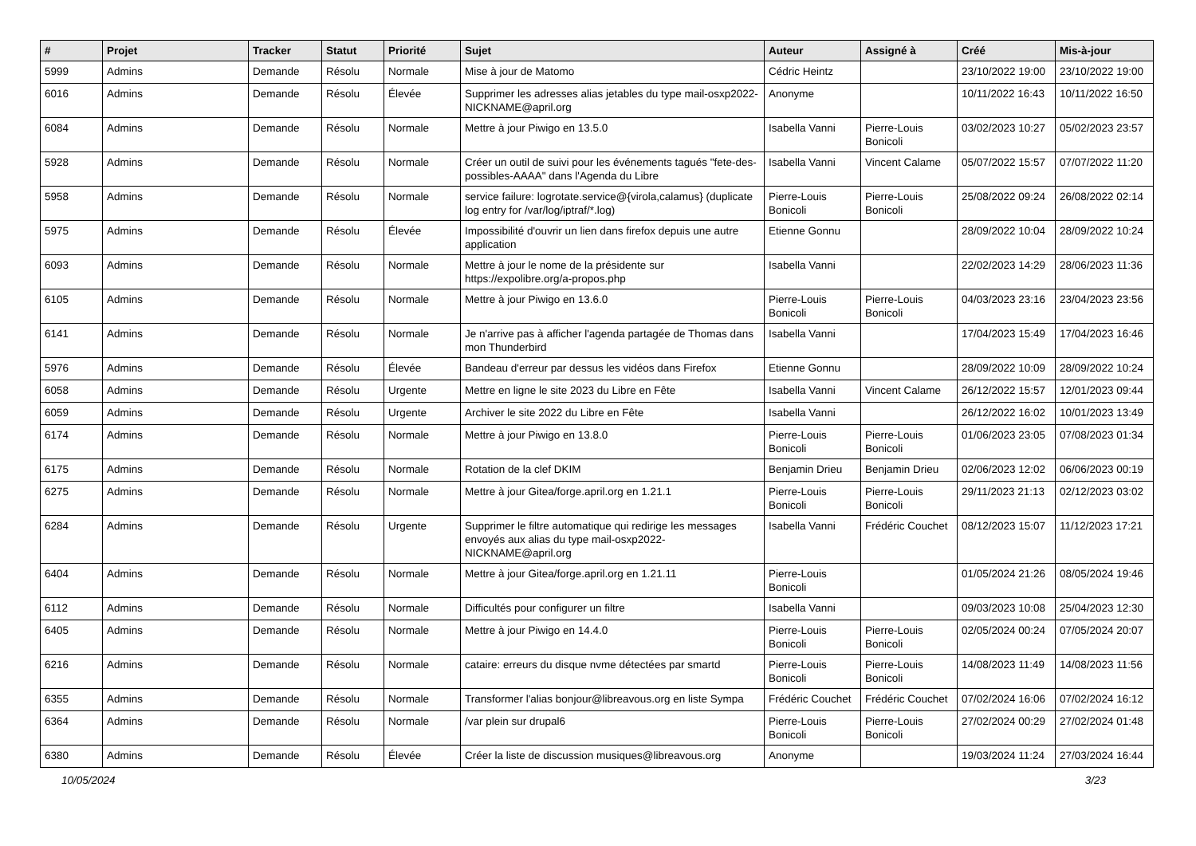| # | Projet | Tracker | Statut | Priorité | Sujet | Auteur | Assigné à | Créé | Mis-à-jour |
| --- | --- | --- | --- | --- | --- | --- | --- | --- | --- |
| 5999 | Admins | Demande | Résolu | Normale | Mise à jour de Matomo | Cédric Heintz | | 23/10/2022 19:00 | 23/10/2022 19:00 |
| 6016 | Admins | Demande | Résolu | Élevée | Supprimer les adresses alias jetables du type mail-osxp2022-NICKNAME@april.org | Anonyme | | 10/11/2022 16:43 | 10/11/2022 16:50 |
| 6084 | Admins | Demande | Résolu | Normale | Mettre à jour Piwigo en 13.5.0 | Isabella Vanni | Pierre-Louis Bonicoli | 03/02/2023 10:27 | 05/02/2023 23:57 |
| 5928 | Admins | Demande | Résolu | Normale | Créer un outil de suivi pour les événements tagués "fete-des-possibles-AAAA" dans l'Agenda du Libre | Isabella Vanni | Vincent Calame | 05/07/2022 15:57 | 07/07/2022 11:20 |
| 5958 | Admins | Demande | Résolu | Normale | service failure: logrotate.service@{virola,calamus} (duplicate log entry for /var/log/iptraf/*.log) | Pierre-Louis Bonicoli | Pierre-Louis Bonicoli | 25/08/2022 09:24 | 26/08/2022 02:14 |
| 5975 | Admins | Demande | Résolu | Élevée | Impossibilité d'ouvrir un lien dans firefox depuis une autre application | Etienne Gonnu | | 28/09/2022 10:04 | 28/09/2022 10:24 |
| 6093 | Admins | Demande | Résolu | Normale | Mettre à jour le nome de la présidente sur https://expolibre.org/a-propos.php | Isabella Vanni | | 22/02/2023 14:29 | 28/06/2023 11:36 |
| 6105 | Admins | Demande | Résolu | Normale | Mettre à jour Piwigo en 13.6.0 | Pierre-Louis Bonicoli | Pierre-Louis Bonicoli | 04/03/2023 23:16 | 23/04/2023 23:56 |
| 6141 | Admins | Demande | Résolu | Normale | Je n'arrive pas à afficher l'agenda partagée de Thomas dans mon Thunderbird | Isabella Vanni | | 17/04/2023 15:49 | 17/04/2023 16:46 |
| 5976 | Admins | Demande | Résolu | Élevée | Bandeau d'erreur par dessus les vidéos dans Firefox | Etienne Gonnu | | 28/09/2022 10:09 | 28/09/2022 10:24 |
| 6058 | Admins | Demande | Résolu | Urgente | Mettre en ligne le site 2023 du Libre en Fête | Isabella Vanni | Vincent Calame | 26/12/2022 15:57 | 12/01/2023 09:44 |
| 6059 | Admins | Demande | Résolu | Urgente | Archiver le site 2022 du Libre en Fête | Isabella Vanni | | 26/12/2022 16:02 | 10/01/2023 13:49 |
| 6174 | Admins | Demande | Résolu | Normale | Mettre à jour Piwigo en 13.8.0 | Pierre-Louis Bonicoli | Pierre-Louis Bonicoli | 01/06/2023 23:05 | 07/08/2023 01:34 |
| 6175 | Admins | Demande | Résolu | Normale | Rotation de la clef DKIM | Benjamin Drieu | Benjamin Drieu | 02/06/2023 12:02 | 06/06/2023 00:19 |
| 6275 | Admins | Demande | Résolu | Normale | Mettre à jour Gitea/forge.april.org en 1.21.1 | Pierre-Louis Bonicoli | Pierre-Louis Bonicoli | 29/11/2023 21:13 | 02/12/2023 03:02 |
| 6284 | Admins | Demande | Résolu | Urgente | Supprimer le filtre automatique qui redirige les messages envoyés aux alias du type mail-osxp2022-NICKNAME@april.org | Isabella Vanni | Frédéric Couchet | 08/12/2023 15:07 | 11/12/2023 17:21 |
| 6404 | Admins | Demande | Résolu | Normale | Mettre à jour Gitea/forge.april.org en 1.21.11 | Pierre-Louis Bonicoli | | 01/05/2024 21:26 | 08/05/2024 19:46 |
| 6112 | Admins | Demande | Résolu | Normale | Difficultés pour configurer un filtre | Isabella Vanni | | 09/03/2023 10:08 | 25/04/2023 12:30 |
| 6405 | Admins | Demande | Résolu | Normale | Mettre à jour Piwigo en 14.4.0 | Pierre-Louis Bonicoli | Pierre-Louis Bonicoli | 02/05/2024 00:24 | 07/05/2024 20:07 |
| 6216 | Admins | Demande | Résolu | Normale | cataire: erreurs du disque nvme détectées par smartd | Pierre-Louis Bonicoli | Pierre-Louis Bonicoli | 14/08/2023 11:49 | 14/08/2023 11:56 |
| 6355 | Admins | Demande | Résolu | Normale | Transformer l'alias bonjour@libreavous.org en liste Sympa | Frédéric Couchet | Frédéric Couchet | 07/02/2024 16:06 | 07/02/2024 16:12 |
| 6364 | Admins | Demande | Résolu | Normale | /var plein sur drupal6 | Pierre-Louis Bonicoli | Pierre-Louis Bonicoli | 27/02/2024 00:29 | 27/02/2024 01:48 |
| 6380 | Admins | Demande | Résolu | Élevée | Créer la liste de discussion musiques@libreavous.org | Anonyme | | 19/03/2024 11:24 | 27/03/2024 16:44 |
10/05/2024 3/23